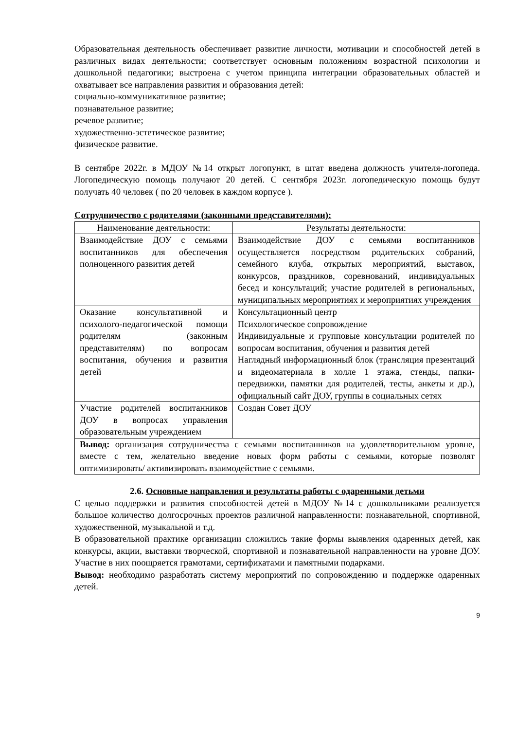Образовательная деятельность обеспечивает развитие личности, мотивации и способностей детей в различных видах деятельности; соответствует основным положениям возрастной психологии и дошкольной педагогики; выстроена с учетом принципа интеграции образовательных областей и охватывает все направления развития и образования детей:
социально-коммуникативное развитие;
познавательное развитие;
речевое развитие;
художественно-эстетическое развитие;
физическое развитие.
В сентябре 2022г. в МДОУ №14 открыт логопункт, в штат введена должность учителя-логопеда. Логопедическую помощь получают 20 детей. С сентября 2023г. логопедическую помощь будут получать 40 человек ( по 20 человек в каждом корпусе ).
Сотрудничество с родителями (законными представителями):
| Наименование деятельности: | Результаты деятельности: |
| --- | --- |
| Взаимодействие ДОУ с семьями воспитанников для обеспечения полноценного развития детей | Взаимодействие ДОУ с семьями воспитанников осуществляется посредством родительских собраний, семейного клуба, открытых мероприятий, выставок, конкурсов, праздников, соревнований, индивидуальных бесед и консультаций; участие родителей в региональных, муниципальных мероприятиях и мероприятиях учреждения |
| Оказание консультативной и психолого-педагогической помощи родителям (законным представителям) по вопросам воспитания, обучения и развития детей | Консультационный центр Психологическое сопровождение Индивидуальные и групповые консультации родителей по вопросам воспитания, обучения и развития детей Наглядный информационный блок (трансляция презентаций и видеоматериала в холле 1 этажа, стенды, папки-передвижки, памятки для родителей, тесты, анкеты и др.), официальный сайт ДОУ, группы в социальных сетях |
| Участие родителей воспитанников ДОУ в вопросах управления образовательным учреждением | Создан Совет ДОУ |
| Вывод: организация сотрудничества с семьями воспитанников на удовлетворительном уровне, вместе с тем, желательно введение новых форм работы с семьями, которые позволят оптимизировать/ активизировать взаимодействие с семьями. | |
2.6. Основные направления и результаты работы с одаренными детьми
С целью поддержки и развития способностей детей в МДОУ №14 с дошкольниками реализуется большое количество долгосрочных проектов различной направленности: познавательной, спортивной, художественной, музыкальной и т.д.
В образовательной практике организации сложились такие формы выявления одаренных детей, как конкурсы, акции, выставки творческой, спортивной и познавательной направленности на уровне ДОУ. Участие в них поощряется грамотами, сертификатами и памятными подарками.
Вывод: необходимо разработать систему мероприятий по сопровождению и поддержке одаренных детей.
9